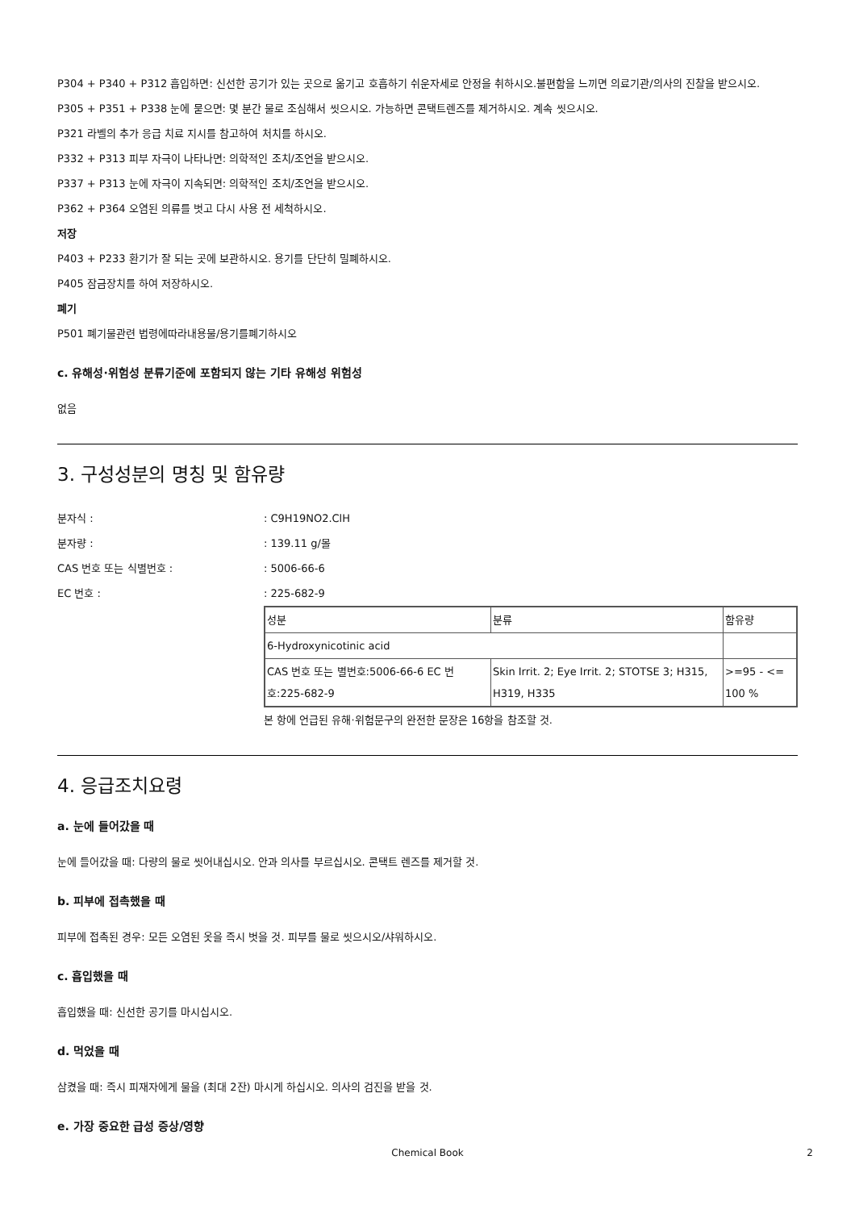P304 + P340 + P312 흡입하면: 신선한 공기가 있는 곳으로 옮기고 호흡하기 쉬운자세로 안정을 취하시오.불편함을 느끼면 의료기관/의사의 진찰을 받으시오.
P305 + P351 + P338 눈에 묻으면: 몇 분간 물로 조심해서 씻으시오. 가능하면 콘택트렌즈를 제거하시오. 계속 씻으시오.
P321 라벨의 추가 응급 치료 지시를 참고하여 처치를 하시오.
P332 + P313 피부 자극이 나타나면: 의학적인 조치/조언을 받으시오.
P337 + P313 눈에 자극이 지속되면: 의학적인 조치/조언을 받으시오.
P362 + P364 오염된 의류를 벗고 다시 사용 전 세척하시오.
저장
P403 + P233 환기가 잘 되는 곳에 보관하시오. 용기를 단단히 밀폐하시오.
P405 잠금장치를 하여 저장하시오.
폐기
P501 폐기물관련 법령에따라내용물/용기를폐기하시오
c. 유해성·위험성 분류기준에 포함되지 않는 기타 유해성 위험성
없음
3. 구성성분의 명칭 및 함유량
분자식 :: C9H19NO2.ClH
분자량 :: 139.11 g/몰
CAS 번호 또는 식별번호 :: 5006-66-6
EC 번호 :: 225-682-9
| 성분 | 분류 | 함유량 |
| 6-Hydroxynicotinic acid | | |
| CAS 번호 또는 별번호:5006-66-6 EC 번호:225-682-9 | Skin Irrit. 2; Eye Irrit. 2; STOTSE 3; H315, H319, H335 | >=95 - <= 100 % |
본 항에 언급된 유해·위험문구의 완전한 문장은 16항을 참조할 것.
4. 응급조치요령
a. 눈에 들어갔을 때
눈에 들어갔을 때: 다량의 물로 씻어내십시오. 안과 의사를 부르십시오. 콘택트 렌즈를 제거할 것.
b. 피부에 접촉했을 때
피부에 접촉된 경우: 모든 오염된 옷을 즉시 벗을 것. 피부를 물로 씻으시오/샤워하시오.
c. 흡입했을 때
흡입했을 때: 신선한 공기를 마시십시오.
d. 먹었을 때
삼켰을 때: 즉시 피재자에게 물을 (최대 2잔) 마시게 하십시오. 의사의 검진을 받을 것.
e. 가장 중요한 급성 증상/영향
Chemical Book 2